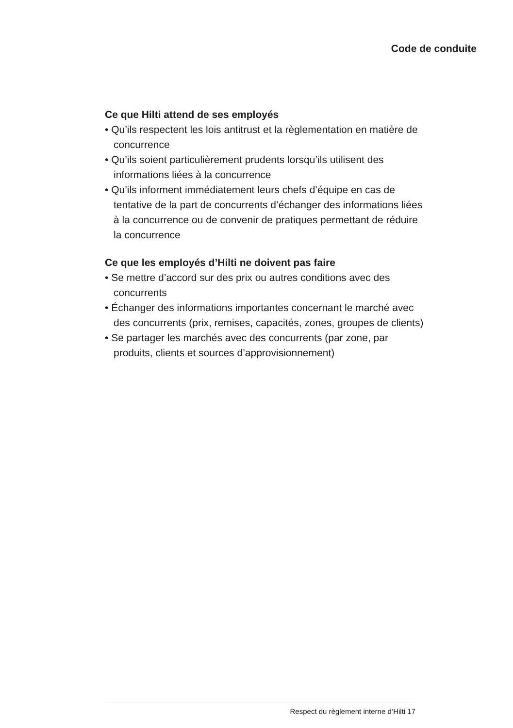Code de conduite
Ce que Hilti attend de ses employés
• Qu’ils respectent les lois antitrust et la règlementation en matière de concurrence
• Qu’ils soient particulièrement prudents lorsqu’ils utilisent des informations liées à la concurrence
• Qu’ils informent immédiatement leurs chefs d’équipe en cas de tentative de la part de concurrents d’échanger des informations liées à la concurrence ou de convenir de pratiques permettant de réduire la concurrence
Ce que les employés d’Hilti ne doivent pas faire
• Se mettre d’accord sur des prix ou autres conditions avec des concurrents
• Échanger des informations importantes concernant le marché avec des concurrents (prix, remises, capacités, zones, groupes de clients)
• Se partager les marchés avec des concurrents (par zone, par produits, clients et sources d’approvisionnement)
Respect du règlement interne d‘Hilti 17